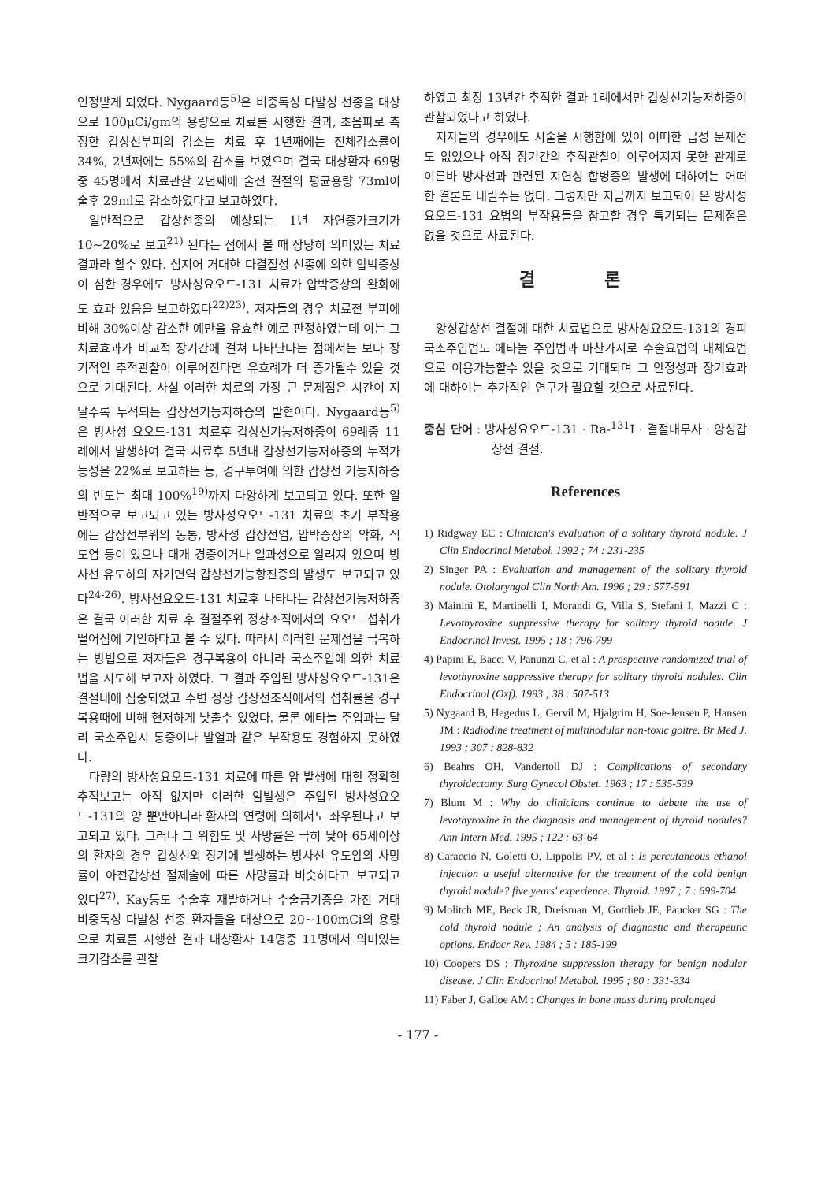인정받게 되었다. Nygaard등<sup>5)</sup>은 비중독성 다발성 선종을 대상으로 100μCi/gm의 용량으로 치료를 시행한 결과, 초음파로 측정한 갑상선부피의 감소는 치료 후 1년째에는 전체감소률이 34%, 2년째에는 55%의 감소를 보였으며 결국 대상환자 69명중 45명에서 치료관찰 2년째에 술전 결절의 평균용량 73ml이 술후 29ml로 감소하였다고 보고하였다.
일반적으로 갑상선종의 예상되는 1년 자연증가크기가 10~20%로 보고<sup>21)</sup> 된다는 점에서 볼 때 상당히 의미있는 치료결과라 할수 있다. 심지어 거대한 다결절성 선종에 의한 압박증상이 심한 경우에도 방사성요오드-131 치료가 압박증상의 완화에도 효과 있음을 보고하였다<sup>22)23)</sup>. 저자들의 경우 치료전 부피에 비해 30%이상 감소한 예만을 유효한 예로 판정하였는데 이는 그 치료효과가 비교적 장기간에 걸쳐 나타난다는 점에서는 보다 장기적인 추적관찰이 이루어진다면 유효례가 더 증가될수 있을 것으로 기대된다. 사실 이러한 치료의 가장 큰 문제점은 시간이 지날수록 누적되는 갑상선기능저하증의 발현이다. Nygaard등<sup>5)</sup>은 방사성 요오드-131 치료후 갑상선기능저하증이 69례중 11례에서 발생하여 결국 치료후 5년내 갑상선기능저하증의 누적가능성을 22%로 보고하는 등, 경구투여에 의한 갑상선 기능저하증의 빈도는 최대 100%<sup>19)</sup>까지 다양하게 보고되고 있다. 또한 일반적으로 보고되고 있는 방사성요오드-131 치료의 초기 부작용에는 갑상선부위의 동통, 방사성 갑상선염, 압박증상의 악화, 식도염 등이 있으나 대개 경증이거나 일과성으로 알려져 있으며 방사선 유도하의 자기면역 갑상선기능항진증의 발생도 보고되고 있다<sup>24-26)</sup>. 방사선요오드-131 치료후 나타나는 갑상선기능저하증은 결국 이러한 치료 후 결절주위 정상조직에서의 요오드 섭취가 떨어짐에 기인하다고 볼 수 있다. 따라서 이러한 문제점을 극복하는 방법으로 저자들은 경구복용이 아니라 국소주입에 의한 치료법을 시도해 보고자 하였다. 그 결과 주입된 방사성요오드-131은 결절내에 집중되었고 주변 정상 갑상선조직에서의 섭취률을 경구복용때에 비해 현저하게 낮출수 있었다. 물론 에타놀 주입과는 달리 국소주입시 통증이나 발열과 같은 부작용도 경험하지 못하였다.
다량의 방사성요오드-131 치료에 따른 암 발생에 대한 정확한 추적보고는 아직 없지만 이러한 암발생은 주입된 방사성요오드-131의 양 뿐만아니라 환자의 연령에 의해서도 좌우된다고 보고되고 있다. 그러나 그 위험도 및 사망률은 극히 낮아 65세이상의 환자의 경우 갑상선외 장기에 발생하는 방사선 유도암의 사망률이 아전갑상선 절제술에 따른 사망률과 비슷하다고 보고되고 있다<sup>27)</sup>. Kay등도 수술후 재발하거나 수술금기증을 가진 거대 비중독성 다발성 선종 환자들을 대상으로 20~100mCi의 용량으로 치료를 시행한 결과 대상환자 14명중 11명에서 의미있는 크기감소를 관찰
하였고 최장 13년간 추적한 결과 1례에서만 갑상선기능저하증이 관찰되었다고 하였다.
저자들의 경우에도 시술을 시행함에 있어 어떠한 급성 문제점도 없었으나 아직 장기간의 추적관찰이 이루어지지 못한 관계로 이른바 방사선과 관련된 지연성 합병증의 발생에 대하여는 어떠한 결론도 내릴수는 없다. 그렇지만 지금까지 보고되어 온 방사성요오드-131 요법의 부작용들을 참고할 경우 특기되는 문제점은 없을 것으로 사료된다.
결 론
양성갑상선 결절에 대한 치료법으로 방사성요오드-131의 경피국소주입법도 에타놀 주입법과 마찬가지로 수술요법의 대체요법으로 이용가능할수 있을 것으로 기대되며 그 안정성과 장기효과에 대하여는 추가적인 연구가 필요할 것으로 사료된다.
중심 단어 : 방사성요오드-131 · Ra-<sup>131</sup>I · 결절내무사 · 양성갑상선 결절.
References
1) Ridgway EC : Clinician's evaluation of a solitary thyroid nodule. J Clin Endocrinol Metabol. 1992 ; 74 : 231-235
2) Singer PA : Evaluation and management of the solitary thyroid nodule. Otolaryngol Clin North Am. 1996 ; 29 : 577-591
3) Mainini E, Martinelli I, Morandi G, Villa S, Stefani I, Mazzi C : Levothyroxine suppressive therapy for solitary thyroid nodule. J Endocrinol Invest. 1995 ; 18 : 796-799
4) Papini E, Bacci V, Panunzi C, et al : A prospective randomized trial of levothyroxine suppressive therapy for solitary thyroid nodules. Clin Endocrinol (Oxf). 1993 ; 38 : 507-513
5) Nygaard B, Hegedus L, Gervil M, Hjalgrim H, Soe-Jensen P, Hansen JM : Radiodine treatment of multinodular non-toxic goitre. Br Med J. 1993 ; 307 : 828-832
6) Beahrs OH, Vandertoll DJ : Complications of secondary thyroidectomy. Surg Gynecol Obstet. 1963 ; 17 : 535-539
7) Blum M : Why do clinicians continue to debate the use of levothyroxine in the diagnosis and management of thyroid nodules? Ann Intern Med. 1995 ; 122 : 63-64
8) Caraccio N, Goletti O, Lippolis PV, et al : Is percutaneous ethanol injection a useful alternative for the treatment of the cold benign thyroid nodule? five years' experience. Thyroid. 1997 ; 7 : 699-704
9) Molitch ME, Beck JR, Dreisman M, Gottlieb JE, Paucker SG : The cold thyroid nodule ; An analysis of diagnostic and therapeutic options. Endocr Rev. 1984 ; 5 : 185-199
10) Coopers DS : Thyroxine suppression therapy for benign nodular disease. J Clin Endocrinol Metabol. 1995 ; 80 : 331-334
11) Faber J, Galloe AM : Changes in bone mass during prolonged
- 177 -